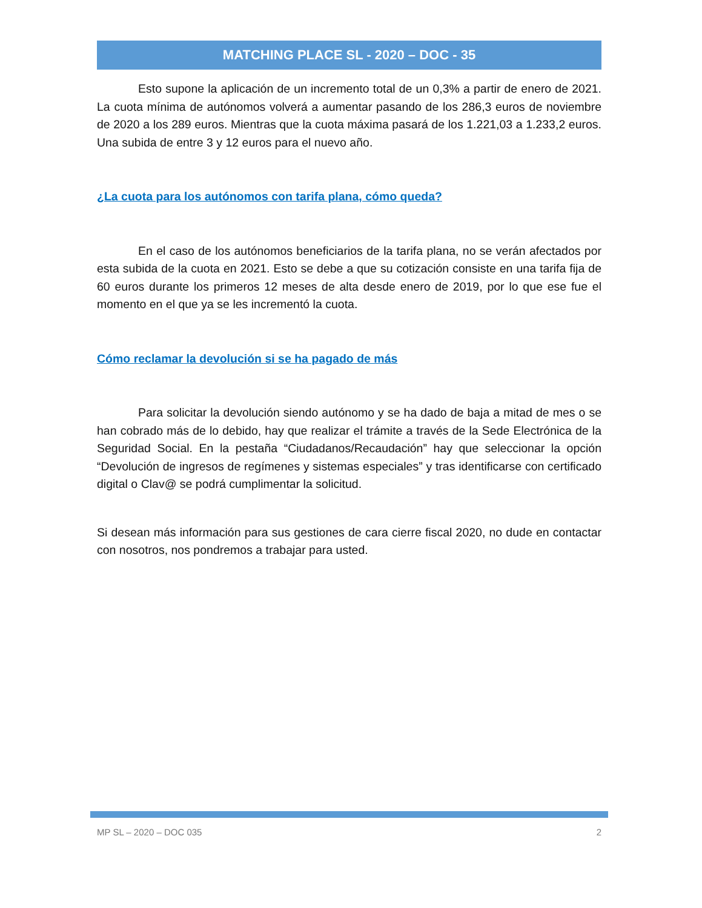MATCHING PLACE SL - 2020 – DOC - 35
Esto supone la aplicación de un incremento total de un 0,3% a partir de enero de 2021. La cuota mínima de autónomos volverá a aumentar pasando de los 286,3 euros de noviembre de 2020 a los 289 euros. Mientras que la cuota máxima pasará de los 1.221,03 a 1.233,2 euros. Una subida de entre 3 y 12 euros para el nuevo año.
¿La cuota para los autónomos con tarifa plana, cómo queda?
En el caso de los autónomos beneficiarios de la tarifa plana, no se verán afectados por esta subida de la cuota en 2021. Esto se debe a que su cotización consiste en una tarifa fija de 60 euros durante los primeros 12 meses de alta desde enero de 2019, por lo que ese fue el momento en el que ya se les incrementó la cuota.
Cómo reclamar la devolución si se ha pagado de más
Para solicitar la devolución siendo autónomo y se ha dado de baja a mitad de mes o se han cobrado más de lo debido, hay que realizar el trámite a través de la Sede Electrónica de la Seguridad Social. En la pestaña “Ciudadanos/Recaudación” hay que seleccionar la opción “Devolución de ingresos de regímenes y sistemas especiales” y tras identificarse con certificado digital o Clav@ se podrá cumplimentar la solicitud.
Si desean más información para sus gestiones de cara cierre fiscal 2020, no dude en contactar con nosotros, nos pondremos a trabajar para usted.
MP SL – 2020 – DOC 035 2